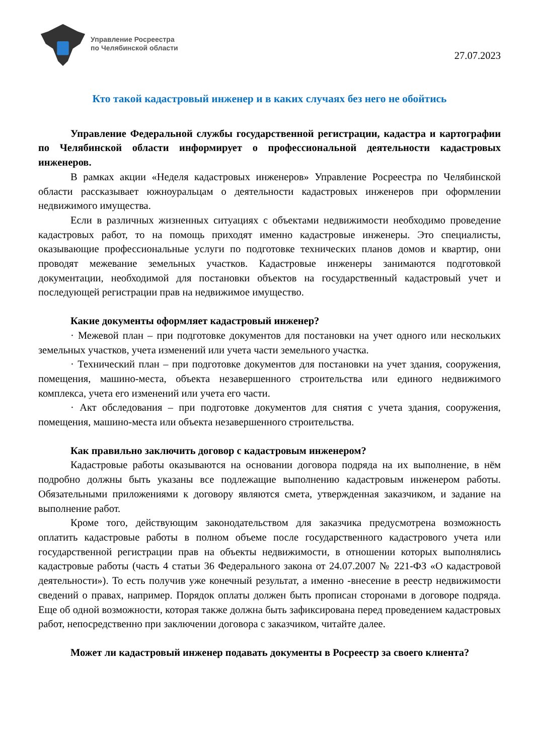Управление Росреестра
по Челябинской области
27.07.2023
Кто такой кадастровый инженер и в каких случаях без него не обойтись
Управление Федеральной службы государственной регистрации, кадастра и картографии по Челябинской области информирует о профессиональной деятельности кадастровых инженеров.
В рамках акции «Неделя кадастровых инженеров» Управление Росреестра по Челябинской области рассказывает южноуральцам о деятельности кадастровых инженеров при оформлении недвижимого имущества.
Если в различных жизненных ситуациях с объектами недвижимости необходимо проведение кадастровых работ, то на помощь приходят именно кадастровые инженеры. Это специалисты, оказывающие профессиональные услуги по подготовке технических планов домов и квартир, они проводят межевание земельных участков. Кадастровые инженеры занимаются подготовкой документации, необходимой для постановки объектов на государственный кадастровый учет и последующей регистрации прав на недвижимое имущество.
Какие документы оформляет кадастровый инженер?
· Межевой план – при подготовке документов для постановки на учет одного или нескольких земельных участков, учета изменений или учета части земельного участка.
· Технический план – при подготовке документов для постановки на учет здания, сооружения, помещения, машино-места, объекта незавершенного строительства или единого недвижимого комплекса, учета его изменений или учета его части.
· Акт обследования – при подготовке документов для снятия с учета здания, сооружения, помещения, машино-места или объекта незавершенного строительства.
Как правильно заключить договор с кадастровым инженером?
Кадастровые работы оказываются на основании договора подряда на их выполнение, в нём подробно должны быть указаны все подлежащие выполнению кадастровым инженером работы. Обязательными приложениями к договору являются смета, утвержденная заказчиком, и задание на выполнение работ.
Кроме того, действующим законодательством для заказчика предусмотрена возможность оплатить кадастровые работы в полном объеме после государственного кадастрового учета или государственной регистрации прав на объекты недвижимости, в отношении которых выполнялись кадастровые работы (часть 4 статьи 36 Федерального закона от 24.07.2007 № 221-ФЗ «О кадастровой деятельности»). То есть получив уже конечный результат, а именно -внесение в реестр недвижимости сведений о правах, например. Порядок оплаты должен быть прописан сторонами в договоре подряда. Еще об одной возможности, которая также должна быть зафиксирована перед проведением кадастровых работ, непосредственно при заключении договора с заказчиком, читайте далее.
Может ли кадастровый инженер подавать документы в Росреестр за своего клиента?